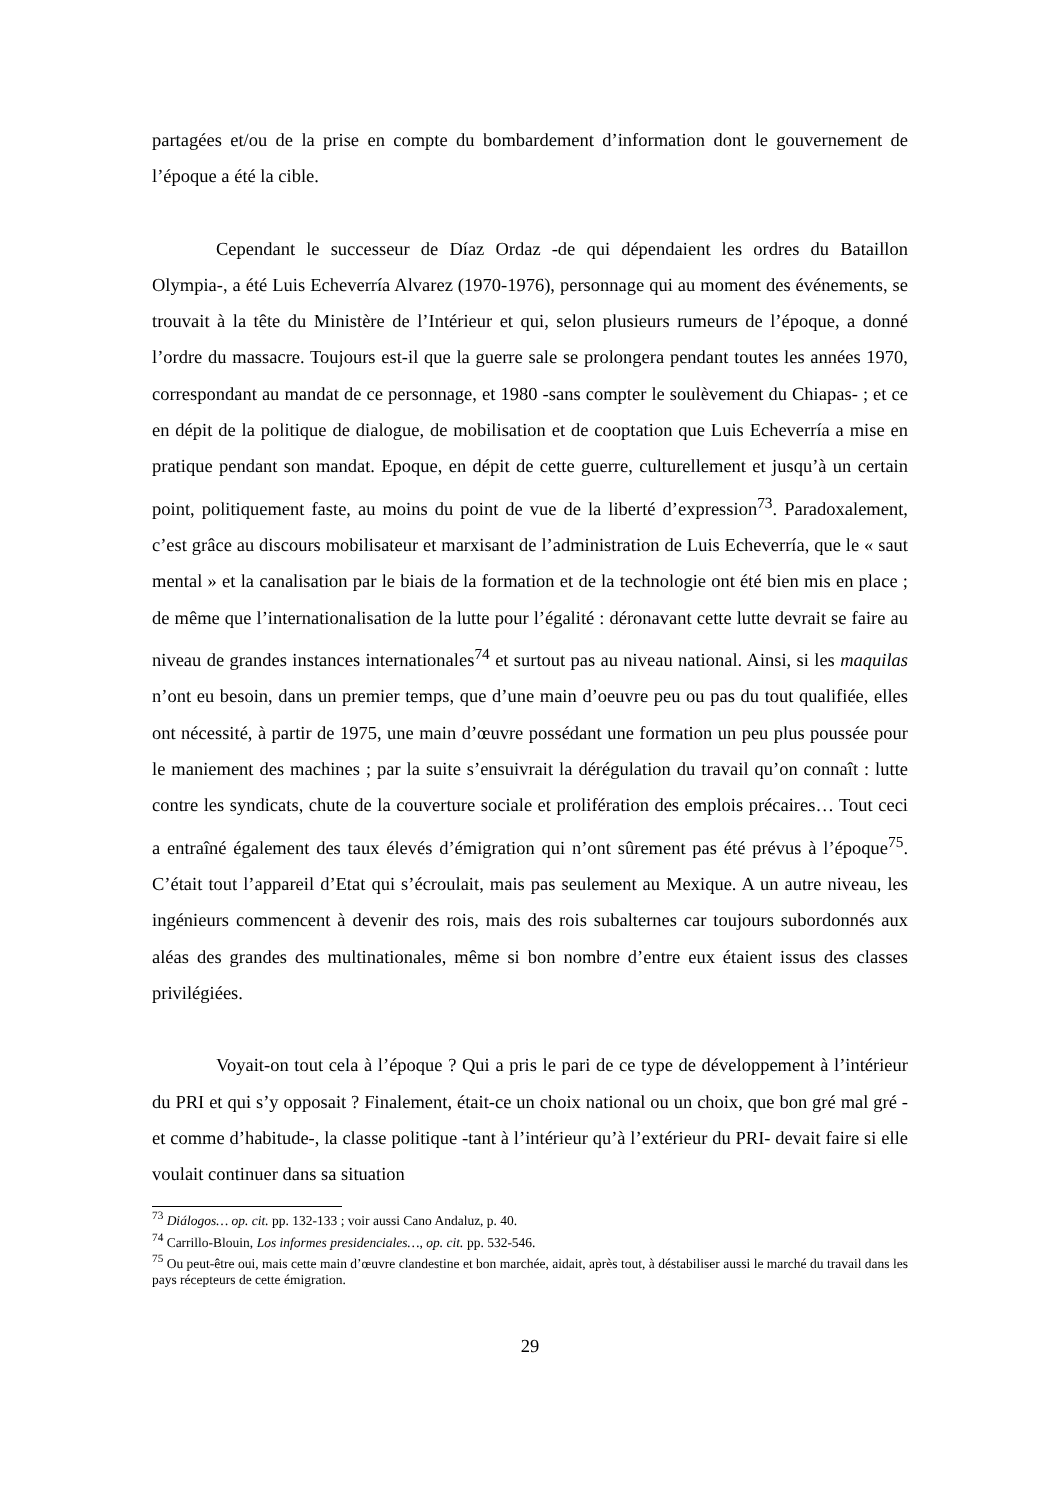partagées et/ou de la prise en compte du bombardement d’information dont le gouvernement de l’époque a été la cible.
Cependant le successeur de Díaz Ordaz -de qui dépendaient les ordres du Bataillon Olympia-, a été Luis Echeverría Alvarez (1970-1976), personnage qui au moment des événements, se trouvait à la tête du Ministère de l’Intérieur et qui, selon plusieurs rumeurs de l’époque, a donné l’ordre du massacre. Toujours est-il que la guerre sale se prolongera pendant toutes les années 1970, correspondant au mandat de ce personnage, et 1980 -sans compter le soulèvement du Chiapas- ; et ce en dépit de la politique de dialogue, de mobilisation et de cooptation que Luis Echeverría a mise en pratique pendant son mandat. Epoque, en dépit de cette guerre, culturellement et jusqu’à un certain point, politiquement faste, au moins du point de vue de la liberté d’expression<sup>73</sup>. Paradoxalement, c’est grâce au discours mobilisateur et marxisant de l’administration de Luis Echeverría, que le « saut mental » et la canalisation par le biais de la formation et de la technologie ont été bien mis en place ; de même que l’internationalisation de la lutte pour l’égalité : déronavant cette lutte devrait se faire au niveau de grandes instances internationales<sup>74</sup> et surtout pas au niveau national. Ainsi, si les maquilas n’ont eu besoin, dans un premier temps, que d’une main d’oeuvre peu ou pas du tout qualifiée, elles ont nécessité, à partir de 1975, une main d’œuvre possédant une formation un peu plus poussée pour le maniement des machines ; par la suite s’ensuivrait la dérégulation du travail qu’on connaît : lutte contre les syndicats, chute de la couverture sociale et prolifération des emplois précaires… Tout ceci a entraîné également des taux élevés d’émigration qui n’ont sûrement pas été prévus à l’époque<sup>75</sup>. C’était tout l’appareil d’Etat qui s’écroulait, mais pas seulement au Mexique. A un autre niveau, les ingénieurs commencent à devenir des rois, mais des rois subalternes car toujours subordonnés aux aléas des grandes des multinationales, même si bon nombre d’entre eux étaient issus des classes privilégiées.
Voyait-on tout cela à l’époque ? Qui a pris le pari de ce type de développement à l’intérieur du PRI et qui s’y opposait ? Finalement, était-ce un choix national ou un choix, que bon gré mal gré -et comme d’habitude-, la classe politique -tant à l’intérieur qu’à l’extérieur du PRI- devait faire si elle voulait continuer dans sa situation
<sup>73</sup> Diálogos… op. cit. pp. 132-133 ; voir aussi Cano Andaluz, p. 40.
<sup>74</sup> Carrillo-Blouin, Los informes presidenciales…, op. cit. pp. 532-546.
<sup>75</sup> Ou peut-être oui, mais cette main d’œuvre clandestine et bon marchée, aidait, après tout, à déstabiliser aussi le marché du travail dans les pays récepteurs de cette émigration.
29